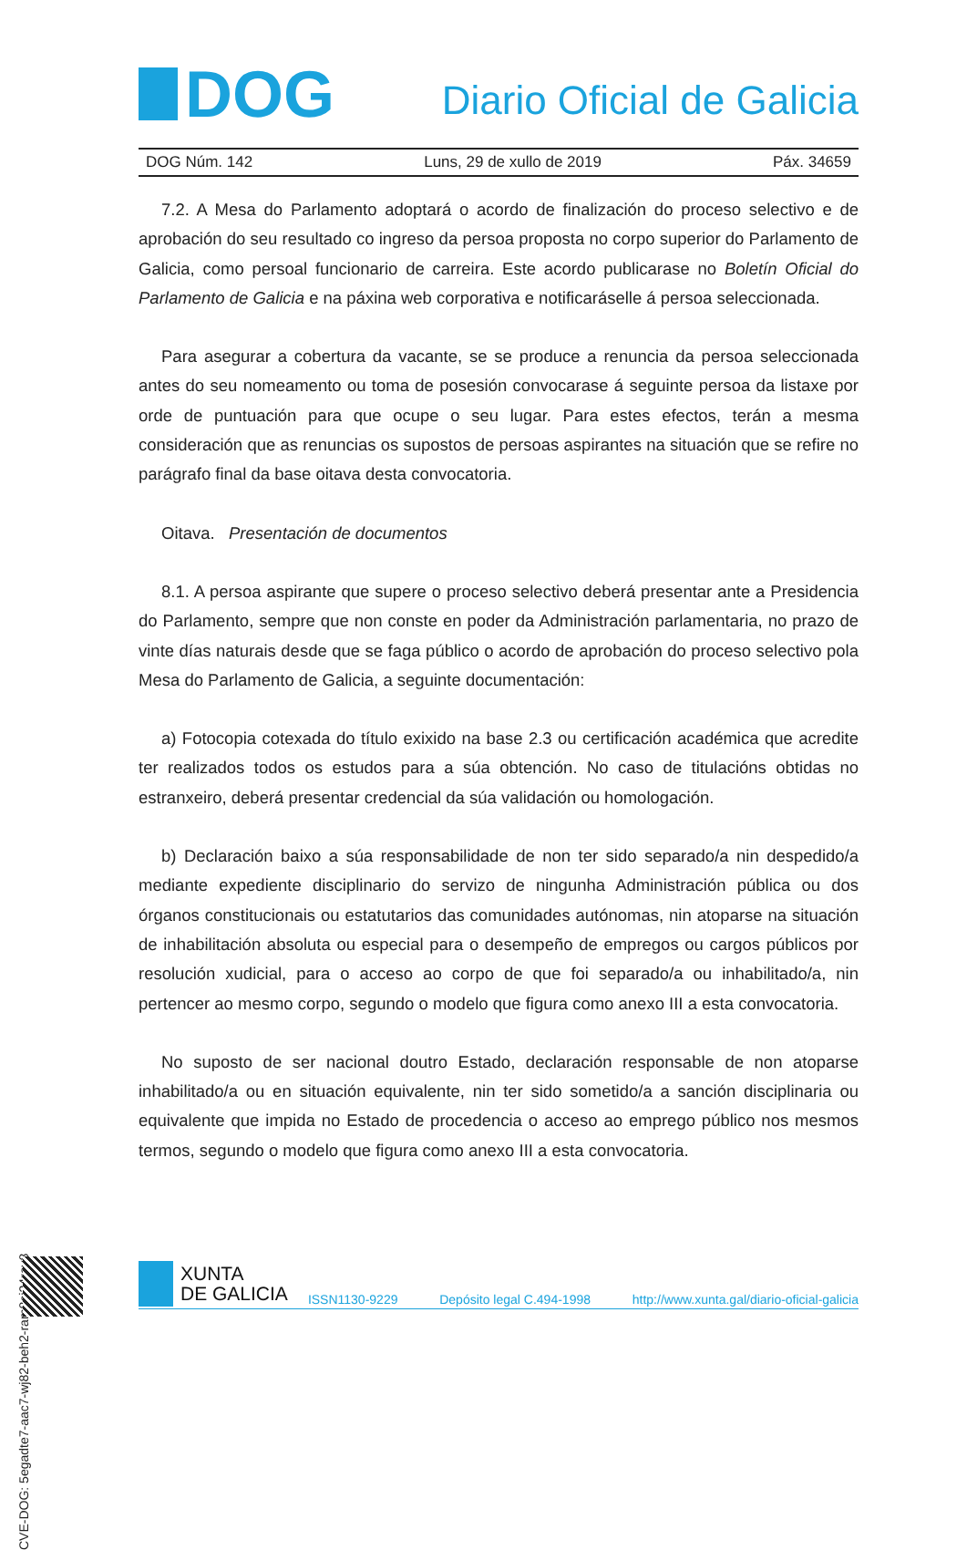DOG
Diario Oficial de Galicia
DOG Núm. 142 Luns, 29 de xullo de 2019 Páx. 34659
7.2. A Mesa do Parlamento adoptará o acordo de finalización do proceso selectivo e de aprobación do seu resultado co ingreso da persoa proposta no corpo superior do Parlamento de Galicia, como persoal funcionario de carreira. Este acordo publicarase no Boletín Oficial do Parlamento de Galicia e na páxina web corporativa e notificaráselle á persoa seleccionada.
Para asegurar a cobertura da vacante, se se produce a renuncia da persoa seleccionada antes do seu nomeamento ou toma de posesión convocarase á seguinte persoa da listaxe por orde de puntuación para que ocupe o seu lugar. Para estes efectos, terán a mesma consideración que as renuncias os supostos de persoas aspirantes na situación que se refire no parágrafo final da base oitava desta convocatoria.
Oitava. Presentación de documentos
8.1. A persoa aspirante que supere o proceso selectivo deberá presentar ante a Presidencia do Parlamento, sempre que non conste en poder da Administración parlamentaria, no prazo de vinte días naturais desde que se faga público o acordo de aprobación do proceso selectivo pola Mesa do Parlamento de Galicia, a seguinte documentación:
a) Fotocopia cotexada do título exixido na base 2.3 ou certificación académica que acredite ter realizados todos os estudos para a súa obtención. No caso de titulacións obtidas no estranxeiro, deberá presentar credencial da súa validación ou homologación.
b) Declaración baixo a súa responsabilidade de non ter sido separado/a nin despedido/a mediante expediente disciplinario do servizo de ningunha Administración pública ou dos órganos constitucionais ou estatutarios das comunidades autónomas, nin atoparse na situación de inhabilitación absoluta ou especial para o desempeño de empregos ou cargos públicos por resolución xudicial, para o acceso ao corpo de que foi separado/a ou inhabilitado/a, nin pertencer ao mesmo corpo, segundo o modelo que figura como anexo III a esta convocatoria.
No suposto de ser nacional doutro Estado, declaración responsable de non atoparse inhabilitado/a ou en situación equivalente, nin ter sido sometido/a a sanción disciplinaria ou equivalente que impida no Estado de procedencia o acceso ao emprego público nos mesmos termos, segundo o modelo que figura como anexo III a esta convocatoria.
CVE-DOG: 5egadte7-aac7-wj82-beh2-ram8cj24rey8
XUNTA
DE GALICIA
ISSN1130-9229 Depósito legal C.494-1998 http://www.xunta.gal/diario-oficial-galicia